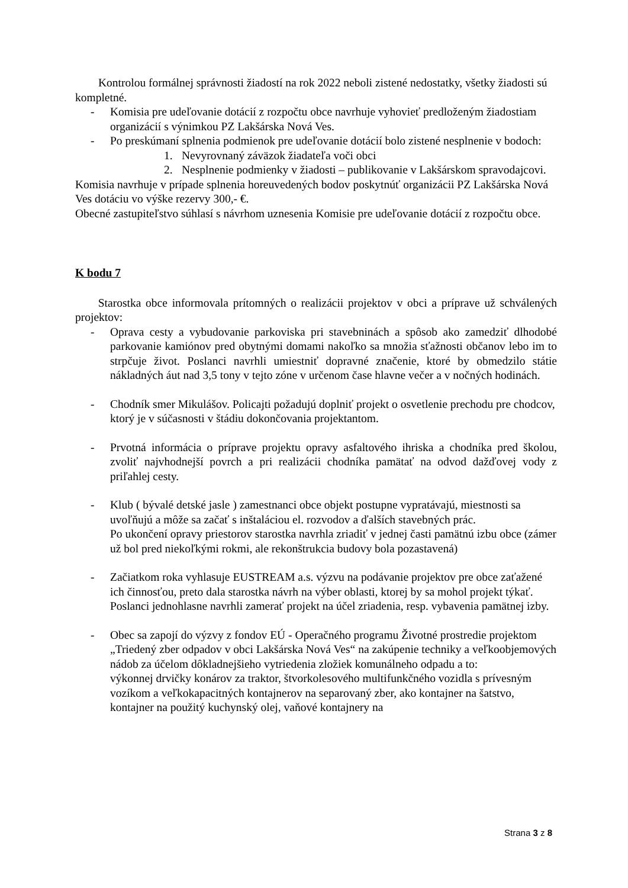Kontrolou formálnej správnosti žiadostí na rok 2022 neboli zistené nedostatky, všetky žiadosti sú kompletné.
- Komisia pre udeľovanie dotácií z rozpočtu obce navrhuje vyhovieť predloženým žiadostiam organizácií s výnimkou PZ Lakšárska Nová Ves.
- Po preskúmaní splnenia podmienok pre udeľovanie dotácií bolo zistené nesplnenie v bodoch:
1. Nevyrovnaný záväzok žiadateľa voči obci
2. Nesplnenie podmienky v žiadosti – publikovanie v Lakšárskom spravodajcovi.
Komisia navrhuje v prípade splnenia horeuvedených bodov poskytnúť organizácii PZ Lakšárska Nová Ves dotáciu vo výške rezervy 300,- €.
Obecné zastupiteľstvo súhlasí s návrhom uznesenia Komisie pre udeľovanie dotácií z rozpočtu obce.
K bodu 7
Starostka obce informovala prítomných o realizácii projektov v obci a príprave už schválených projektov:
- Oprava cesty a vybudovanie parkoviska pri stavebninách a spôsob ako zamedziť dlhodobé parkovanie kamiónov pred obytnými domami nakoľko sa množia sťažnosti občanov lebo im to strpčuje život. Poslanci navrhli umiestniť dopravné značenie, ktoré by obmedzilo státie nákladných áut nad 3,5 tony v tejto zóne v určenom čase hlavne večer a v nočných hodinách.
- Chodník smer Mikulášov. Policajti požadujú doplniť projekt o osvetlenie prechodu pre chodcov, ktorý je v súčasnosti v štádiu dokončovania projektantom.
- Prvotná informácia o príprave projektu opravy asfaltového ihriska a chodníka pred školou, zvoliť najvhodnejší povrch a pri realizácii chodníka pamätať na odvod dažďovej vody z priľahlej cesty.
- Klub ( bývalé detské jasle ) zamestnanci obce objekt postupne vypratávajú, miestnosti sa uvoľňujú a môže sa začať s inštaláciou el. rozvodov a ďalších stavebných prác.
Po ukončení opravy priestorov starostka navrhla zriadiť v jednej časti pamätnú izbu obce (zámer už bol pred niekoľkými rokmi, ale rekonštrukcia budovy bola pozastavená)
- Začiatkom roka vyhlasuje EUSTREAM a.s. výzvu na podávanie projektov pre obce zaťažené ich činnosťou, preto dala starostka návrh na výber oblasti, ktorej by sa mohol projekt týkať. Poslanci jednohlasne navrhli zamerať projekt na účel zriadenia, resp. vybavenia pamätnej izby.
- Obec sa zapojí do výzvy z fondov EÚ - Operačného programu Životné prostredie projektom „Triedený zber odpadov v obci Lakšárska Nová Ves“ na zakúpenie techniky a veľkoobjemových nádob za účelom dôkladnejšieho vytriedenia zložiek komunálneho odpadu a to:
výkonnej drvičky konárov za traktor, štvorkolesového multifunkčného vozidla s prívesným vozíkom a veľkokapacitných kontajnerov na separovaný zber, ako kontajner na šatstvo, kontajner na použitý kuchynský olej, vaňové kontajnery na
Strana 3 z 8